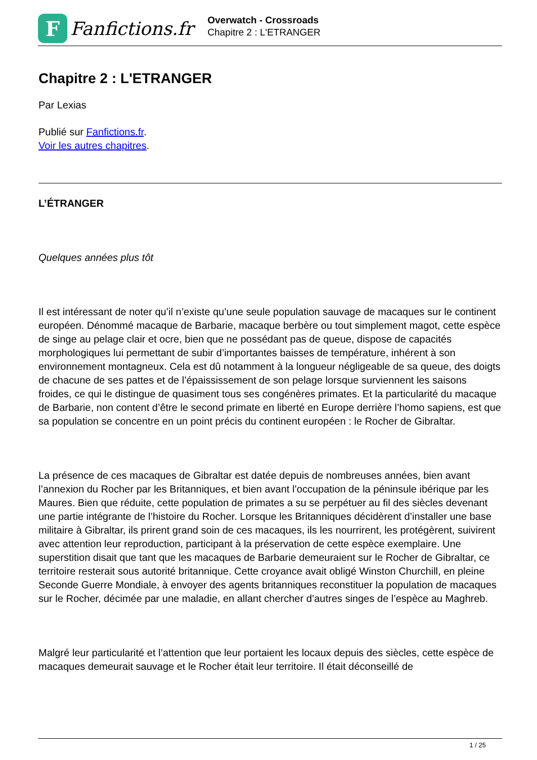F
Fanfictions.fr
Overwatch - Crossroads
Chapitre 2 : L'ETRANGER
Chapitre 2 : L'ETRANGER
Par Lexias
Publié sur Fanfictions.fr.
Voir les autres chapitres.
L’ÉTRANGER
Quelques années plus tôt
Il est intéressant de noter qu’il n’existe qu’une seule population sauvage de macaques sur le continent européen. Dénommé macaque de Barbarie, macaque berbère ou tout simplement magot, cette espèce de singe au pelage clair et ocre, bien que ne possédant pas de queue, dispose de capacités morphologiques lui permettant de subir d’importantes baisses de température, inhérent à son environnement montagneux. Cela est dû notamment à la longueur négligeable de sa queue, des doigts de chacune de ses pattes et de l’épaississement de son pelage lorsque surviennent les saisons froides, ce qui le distingue de quasiment tous ses congénères primates. Et la particularité du macaque de Barbarie, non content d’être le second primate en liberté en Europe derrière l’homo sapiens, est que sa population se concentre en un point précis du continent européen : le Rocher de Gibraltar.
La présence de ces macaques de Gibraltar est datée depuis de nombreuses années, bien avant l’annexion du Rocher par les Britanniques, et bien avant l’occupation de la péninsule ibérique par les Maures. Bien que réduite, cette population de primates a su se perpétuer au fil des siècles devenant une partie intégrante de l’histoire du Rocher. Lorsque les Britanniques décidèrent d’installer une base militaire à Gibraltar, ils prirent grand soin de ces macaques, ils les nourrirent, les protégèrent, suivirent avec attention leur reproduction, participant à la préservation de cette espèce exemplaire. Une superstition disait que tant que les macaques de Barbarie demeuraient sur le Rocher de Gibraltar, ce territoire resterait sous autorité britannique. Cette croyance avait obligé Winston Churchill, en pleine Seconde Guerre Mondiale, à envoyer des agents britanniques reconstituer la population de macaques sur le Rocher, décimée par une maladie, en allant chercher d’autres singes de l’espèce au Maghreb.
Malgré leur particularité et l’attention que leur portaient les locaux depuis des siècles, cette espèce de macaques demeurait sauvage et le Rocher était leur territoire. Il était déconseillé de
1 / 25